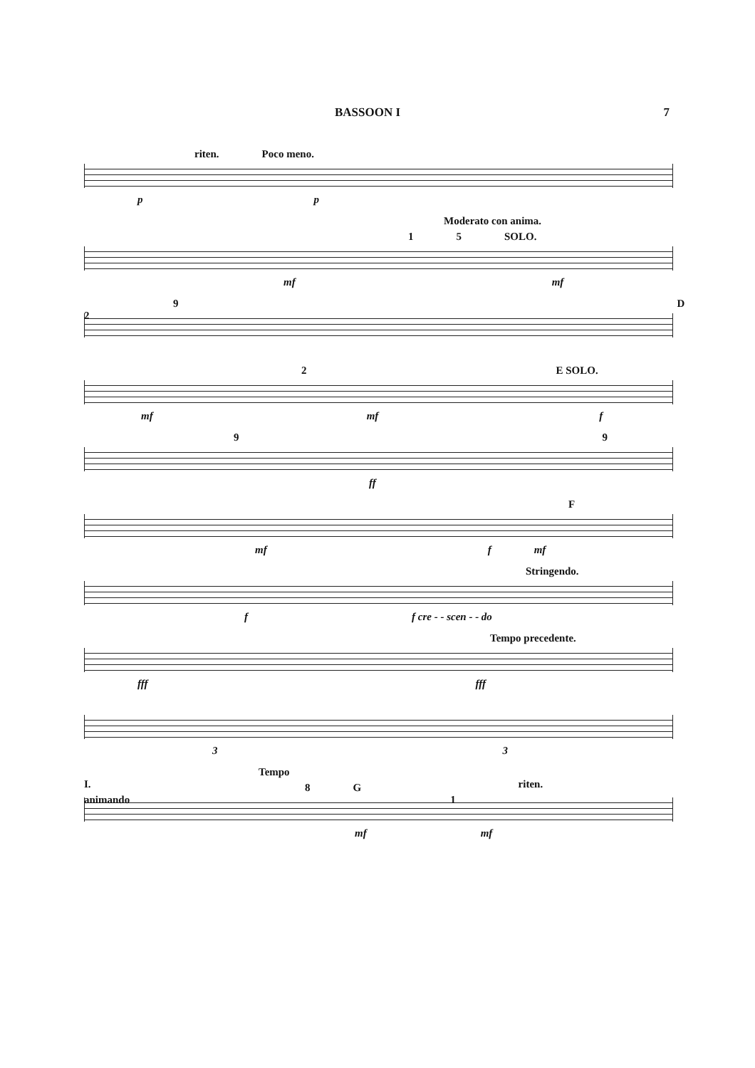BASSOON I 7
riten. Poco meno.
p p
Moderato con anima.
1 5 SOLO.
mf mf
9 D 2
2 E SOLO.
mf mf f
9 9
ff
F
mf f mf
Stringendo.
f f cre - - scen - - do
Tempo precedente.
fff fff
3 3
Tempo I. riten.
8 G animando 1
mf mf